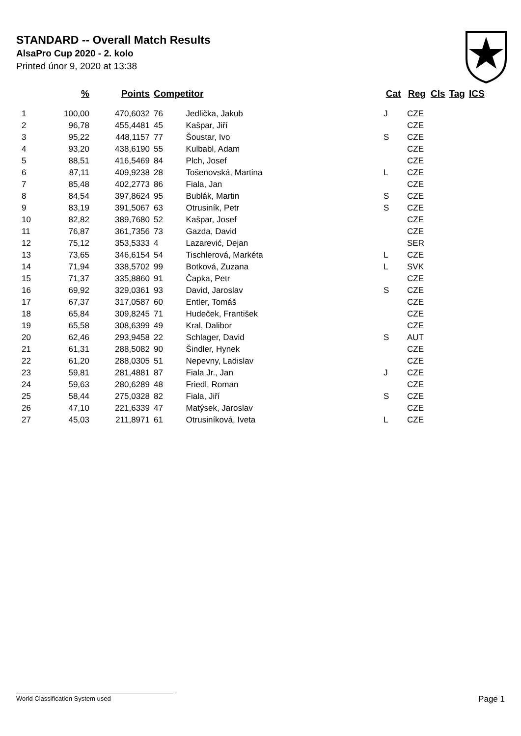STANDARD -- Overall Match Results
AlsaPro Cup 2020 - 2. kolo
Printed únor 9, 2020 at 13:38
| | % | Points | Competitor | | Cat | Reg | Cls | Tag | ICS |
| --- | --- | --- | --- | --- | --- | --- | --- | --- | --- |
| 1 | 100,00 | 470,6032 | 76 | Jedlička, Jakub | J | CZE | | | |
| 2 | 96,78 | 455,4481 | 45 | Kašpar, Jiří | | CZE | | | |
| 3 | 95,22 | 448,1157 | 77 | Šoustar, Ivo | S | CZE | | | |
| 4 | 93,20 | 438,6190 | 55 | Kulbabl, Adam | | CZE | | | |
| 5 | 88,51 | 416,5469 | 84 | Plch, Josef | | CZE | | | |
| 6 | 87,11 | 409,9238 | 28 | Tošenovská, Martina | L | CZE | | | |
| 7 | 85,48 | 402,2773 | 86 | Fiala, Jan | | CZE | | | |
| 8 | 84,54 | 397,8624 | 95 | Bublák, Martin | S | CZE | | | |
| 9 | 83,19 | 391,5067 | 63 | Otrusiník, Petr | S | CZE | | | |
| 10 | 82,82 | 389,7680 | 52 | Kašpar, Josef | | CZE | | | |
| 11 | 76,87 | 361,7356 | 73 | Gazda, David | | CZE | | | |
| 12 | 75,12 | 353,5333 | 4 | Lazarević, Dejan | | SER | | | |
| 13 | 73,65 | 346,6154 | 54 | Tischlerová, Markéta | L | CZE | | | |
| 14 | 71,94 | 338,5702 | 99 | Botková, Zuzana | L | SVK | | | |
| 15 | 71,37 | 335,8860 | 91 | Čapka, Petr | | CZE | | | |
| 16 | 69,92 | 329,0361 | 93 | David, Jaroslav | S | CZE | | | |
| 17 | 67,37 | 317,0587 | 60 | Entler, Tomáš | | CZE | | | |
| 18 | 65,84 | 309,8245 | 71 | Hudeček, František | | CZE | | | |
| 19 | 65,58 | 308,6399 | 49 | Kral, Dalibor | | CZE | | | |
| 20 | 62,46 | 293,9458 | 22 | Schlager, David | S | AUT | | | |
| 21 | 61,31 | 288,5082 | 90 | Šindler, Hynek | | CZE | | | |
| 22 | 61,20 | 288,0305 | 51 | Nepevny, Ladislav | | CZE | | | |
| 23 | 59,81 | 281,4881 | 87 | Fiala Jr., Jan | J | CZE | | | |
| 24 | 59,63 | 280,6289 | 48 | Friedl, Roman | | CZE | | | |
| 25 | 58,44 | 275,0328 | 82 | Fiala, Jiří | S | CZE | | | |
| 26 | 47,10 | 221,6339 | 47 | Matýsek, Jaroslav | | CZE | | | |
| 27 | 45,03 | 211,8971 | 61 | Otrusiníková, Iveta | L | CZE | | | |
World Classification System used Page 1